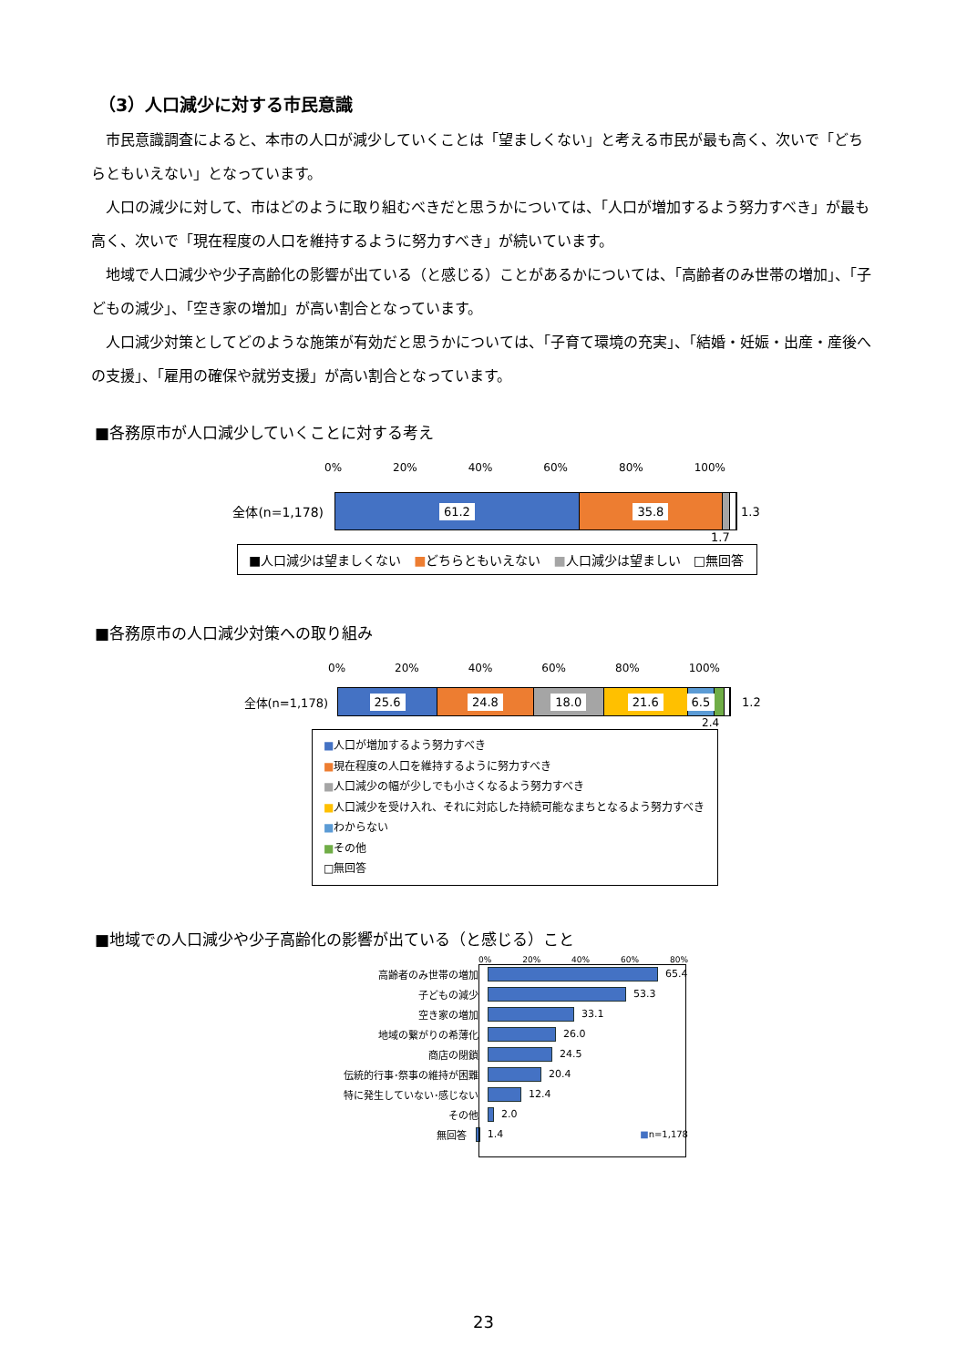（3）人口減少に対する市民意識
市民意識調査によると、本市の人口が減少していくことは「望ましくない」と考える市民が最も高く、次いで「どちらともいえない」となっています。
人口の減少に対して、市はどのように取り組むべきだと思うかについては、「人口が増加するよう努力すべき」が最も高く、次いで「現在程度の人口を維持するように努力すべき」が続いています。
地域で人口減少や少子高齢化の影響が出ている（と感じる）ことがあるかについては、「高齢者のみ世帯の増加」、「子どもの減少」、「空き家の増加」が高い割合となっています。
人口減少対策としてどのような施策が有効だと思うかについては、「子育て環境の充実」、「結婚・妊娠・出産・産後への支援」、「雇用の確保や就労支援」が高い割合となっています。
■各務原市が人口減少していくことに対する考え
0% 20% 40% 60% 80% 100%
全体(n=1,178)
61.2 35.8
1.3
1.7
■人口減少は望ましくない　■どちらともいえない　■人口減少は望ましい　□無回答
■各務原市の人口減少対策への取り組み
0% 20% 40% 60% 80% 100%
全体(n=1,178)
25.6 24.8 18.0 21.6 6.5
1.2
2.4
■人口が増加するよう努力すべき
■現在程度の人口を維持するように努力すべき
■人口減少の幅が少しでも小さくなるよう努力すべき
■人口減少を受け入れ、それに対応した持続可能なまちとなるよう努力すべき
■わからない
■その他
□無回答
■地域での人口減少や少子高齢化の影響が出ている（と感じる）こと
0% 20% 40% 60% 80%
高齢者のみ世帯の増加 65.4
子どもの減少 53.3
空き家の増加 33.1
地域の繋がりの希薄化 26.0
商店の閉鎖 24.5
伝統的行事･祭事の維持が困難 20.4
特に発生していない･感じない 12.4
その他 2.0
無回答 1.4 ■n=1,178
23